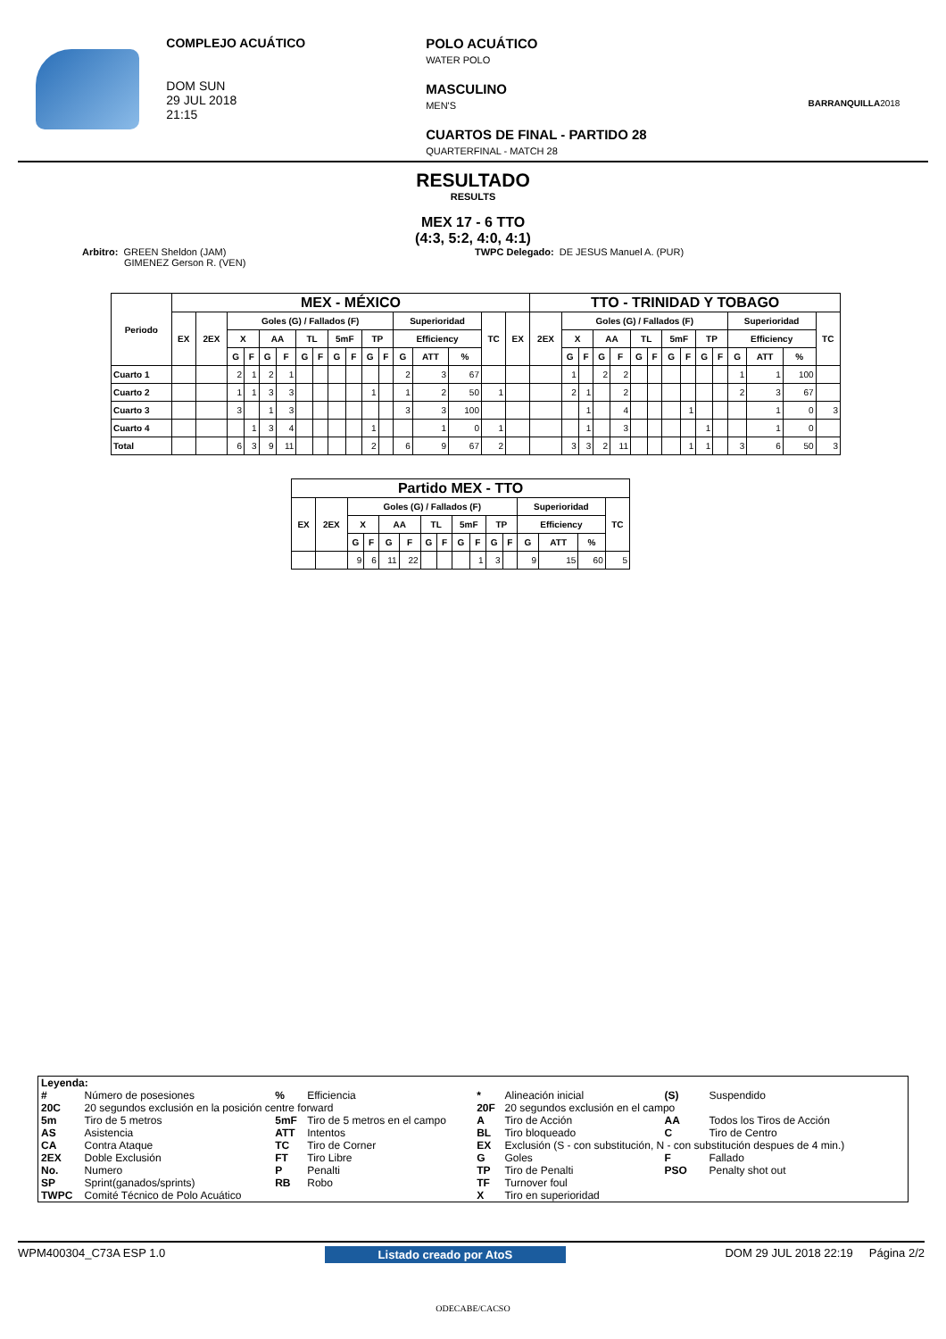COMPLEJO ACUÁTICO
DOM SUN
29 JUL 2018
21:15
POLO ACUÁTICO
WATER POLO
MASCULINO
MEN'S
CUARTOS DE FINAL - PARTIDO 28
QUARTERFINAL - MATCH 28
BARRANQUILLA2018
RESULTADO
RESULTS
MEX 17 - 6 TTO
(4:3, 5:2, 4:0, 4:1)
Arbitro: GREEN Sheldon (JAM)
GIMENEZ Gerson R. (VEN)
TWPC Delegado: DE JESUS Manuel A. (PUR)
| Periodo | MEX - MÉXICO | | | | | | | | | | | | | | | | | TTO - TRINIDAD Y TOBAGO | | | | | | | | | | | | | | |
| --- | --- | --- | --- | --- | --- | --- | --- | --- | --- | --- | --- | --- | --- | --- | --- | --- | --- | --- | --- | --- | --- | --- | --- | --- | --- | --- | --- | --- | --- | --- | --- | --- |
| | EX | 2EX | Goles (G) / Fallados (F) | | | | | | | | | | Superioridad | | | TC | EX | 2EX | Goles (G) / Fallados (F) | | | | | | | | | | Superioridad | | | TC |
| | | | X | | AA | | TL | | 5mF | | TP | | Efficiency | | | | | | X | | AA | | TL | | 5mF | | TP | | Efficiency | | | |
| | | | G | F | G | F | G | F | G | F | G | F | G | ATT | % | | | | G | F | G | F | G | F | G | F | G | F | G | ATT | % | |
| Cuarto 1 | | | 2 | 1 | 2 | 1 | | | | | | | 2 | 3 | 67 | | | | 1 | | 2 | 2 | | | | | | | 1 | 1 | 100 | |
| Cuarto 2 | | | 1 | 1 | 3 | 3 | | | | | 1 | | 1 | 2 | 50 | 1 | | | 2 | 1 | | 2 | | | | | | | 2 | 3 | 67 | |
| Cuarto 3 | | | 3 | | 1 | 3 | | | | | | | 3 | 3 | 100 | | | | | 1 | | 4 | | | | 1 | | | | 1 | 0 | 3 |
| Cuarto 4 | | | | 1 | 3 | 4 | | | | | 1 | | | 1 | 0 | 1 | | | | 1 | | 3 | | | | | 1 | | | 1 | 0 | |
| Total | | | 6 | 3 | 9 | 11 | | | | | 2 | | 6 | 9 | 67 | 2 | | | 3 | 3 | 2 | 11 | | | | 1 | 1 | | 3 | 6 | 50 | 3 |
| Partido MEX - TTO | | | | | | | | | | | | | | | |
| --- | --- | --- | --- | --- | --- | --- | --- | --- | --- | --- | --- | --- | --- | --- | --- |
| EX | 2EX | Goles (G) / Fallados (F) | | | | | | | | | | Superioridad | | | TC |
| | | X | | AA | | TL | | 5mF | | TP | | Efficiency | | | |
| | | G | F | G | F | G | F | G | F | G | F | G | ATT | % | |
| | | 9 | 6 | 11 | 22 | | | | 1 | 3 | | 9 | 15 | 60 | 5 |
| Leyenda: | | | | | | | |
| # | Número de posesiones | % | Efficiencia | * | Alineación inicial | (S) | Suspendido |
| 20C | 20 segundos exclusión en la posición centre forward | | | 20F | 20 segundos exclusión en el campo | | |
| 5m | Tiro de 5 metros | 5mF | Tiro de 5 metros en el campo | A | Tiro de Acción | AA | Todos los Tiros de Acción |
| AS | Asistencia | ATT | Intentos | BL | Tiro bloqueado | C | Tiro de Centro |
| CA | Contra Ataque | TC | Tiro de Corner | EX | Exclusión (S - con substitución, N - con substitución despues de 4 min.) | | |
| 2EX | Doble Exclusión | FT | Tiro Libre | G | Goles | F | Fallado |
| No. | Numero | P | Penalti | TP | Tiro de Penalti | PSO | Penalty shot out |
| SP | Sprint(ganados/sprints) | RB | Robo | TF | Turnover foul | | |
| TWPC | Comité Técnico de Polo Acuático | | | X | Tiro en superioridad | | |
WPM400304_C73A ESP 1.0 Listado creado por AtoS DOM 29 JUL 2018 22:19 Página 2/2
ODECABE/CACSO